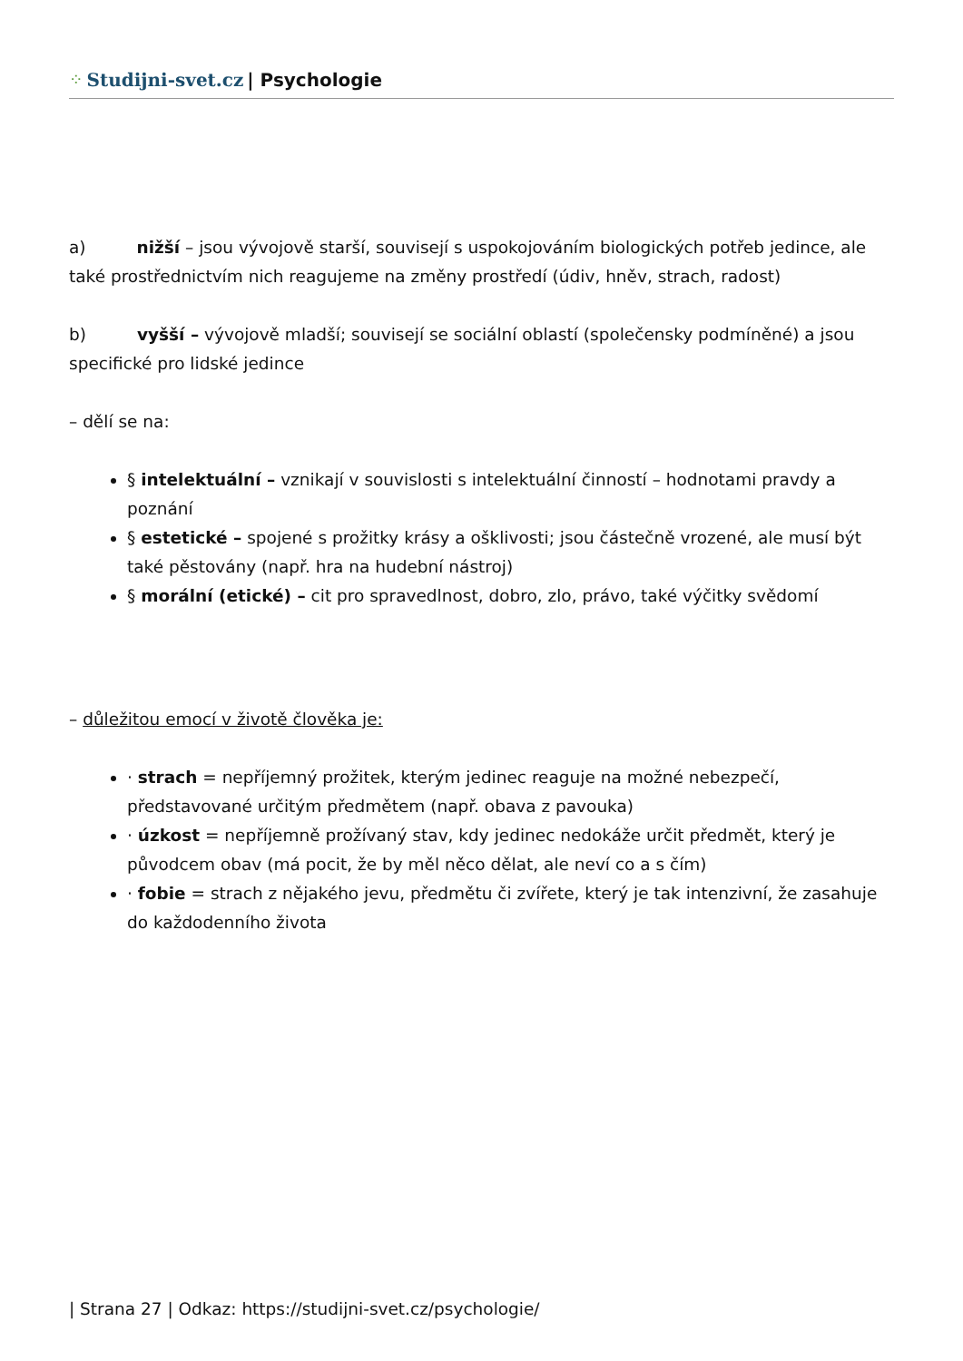⁘ Studijni-svet.cz | Psychologie
a) nižší – jsou vývojově starší, souvisejí s uspokojováním biologických potřeb jedince, ale také prostřednictvím nich reagujeme na změny prostředí (údiv, hněv, strach, radost)
b) vyšší – vývojově mladší; souvisejí se sociální oblastí (společensky podmíněné) a jsou specifické pro lidské jedince
– dělí se na:
§ intelektuální – vznikají v souvislosti s intelektuální činností – hodnotami pravdy a poznání
§ estetické – spojené s prožitky krásy a ošklivosti; jsou částečně vrozené, ale musí být také pěstovány (např. hra na hudební nástroj)
§ morální (etické) – cit pro spravedlnost, dobro, zlo, právo, také výčitky svědomí
– důležitou emocí v životě člověka je:
· strach = nepříjemný prožitek, kterým jedinec reaguje na možné nebezpečí, představované určitým předmětem (např. obava z pavouka)
· úzkost = nepříjemně prožívaný stav, kdy jedinec nedokáže určit předmět, který je původcem obav (má pocit, že by měl něco dělat, ale neví co a s čím)
· fobie = strach z nějakého jevu, předmětu či zvířete, který je tak intenzivní, že zasahuje do každodenního života
| Strana 27 | Odkaz: https://studijni-svet.cz/psychologie/